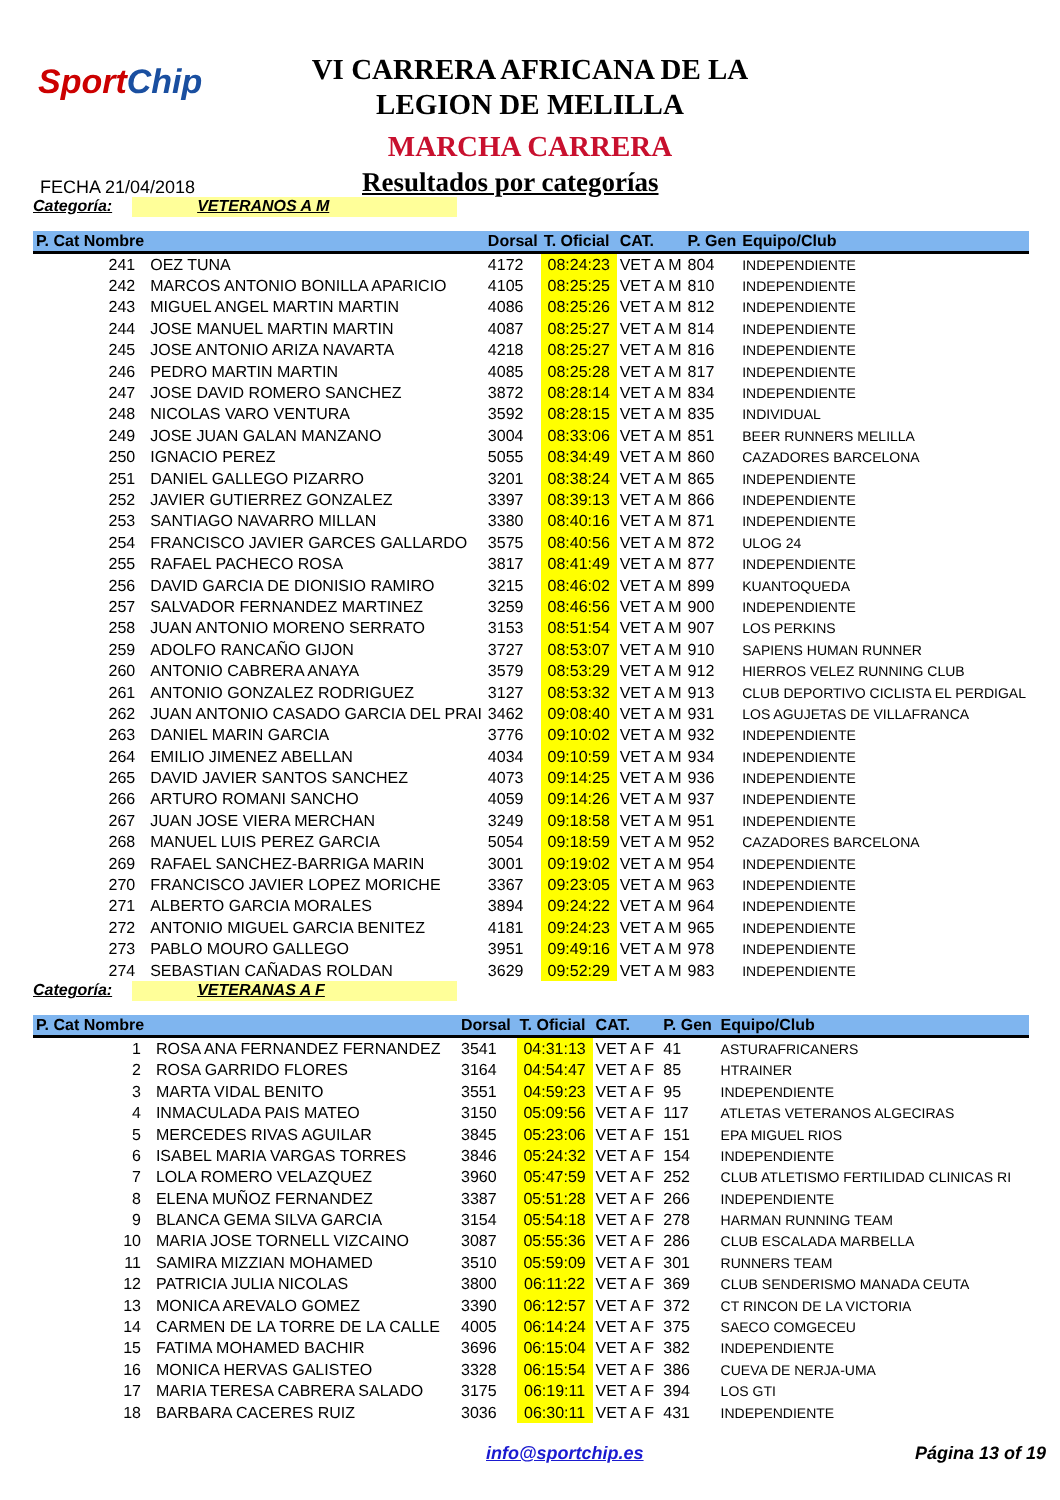SportChip
VI CARRERA AFRICANA DE LA
LEGION DE MELILLA
MARCHA CARRERA
FECHA 21/04/2018 Resultados por categorías
Categoría: VETERANOS A M
| P. Cat Nombre | | Dorsal | T. Oficial | CAT. | P. Gen | Equipo/Club |
| --- | --- | --- | --- | --- | --- | --- |
| 241 | OEZ TUNA | 4172 | 08:24:23 | VET A M | 804 | INDEPENDIENTE |
| 242 | MARCOS ANTONIO BONILLA APARICIO | 4105 | 08:25:25 | VET A M | 810 | INDEPENDIENTE |
| 243 | MIGUEL ANGEL MARTIN MARTIN | 4086 | 08:25:26 | VET A M | 812 | INDEPENDIENTE |
| 244 | JOSE MANUEL MARTIN MARTIN | 4087 | 08:25:27 | VET A M | 814 | INDEPENDIENTE |
| 245 | JOSE ANTONIO ARIZA NAVARTA | 4218 | 08:25:27 | VET A M | 816 | INDEPENDIENTE |
| 246 | PEDRO MARTIN MARTIN | 4085 | 08:25:28 | VET A M | 817 | INDEPENDIENTE |
| 247 | JOSE DAVID ROMERO SANCHEZ | 3872 | 08:28:14 | VET A M | 834 | INDEPENDIENTE |
| 248 | NICOLAS VARO VENTURA | 3592 | 08:28:15 | VET A M | 835 | INDIVIDUAL |
| 249 | JOSE JUAN GALAN MANZANO | 3004 | 08:33:06 | VET A M | 851 | BEER RUNNERS MELILLA |
| 250 | IGNACIO PEREZ | 5055 | 08:34:49 | VET A M | 860 | CAZADORES BARCELONA |
| 251 | DANIEL GALLEGO PIZARRO | 3201 | 08:38:24 | VET A M | 865 | INDEPENDIENTE |
| 252 | JAVIER GUTIERREZ GONZALEZ | 3397 | 08:39:13 | VET A M | 866 | INDEPENDIENTE |
| 253 | SANTIAGO NAVARRO MILLAN | 3380 | 08:40:16 | VET A M | 871 | INDEPENDIENTE |
| 254 | FRANCISCO JAVIER GARCES GALLARDO | 3575 | 08:40:56 | VET A M | 872 | ULOG 24 |
| 255 | RAFAEL PACHECO ROSA | 3817 | 08:41:49 | VET A M | 877 | INDEPENDIENTE |
| 256 | DAVID GARCIA DE DIONISIO RAMIRO | 3215 | 08:46:02 | VET A M | 899 | KUANTOQUEDA |
| 257 | SALVADOR FERNANDEZ MARTINEZ | 3259 | 08:46:56 | VET A M | 900 | INDEPENDIENTE |
| 258 | JUAN ANTONIO MORENO SERRATO | 3153 | 08:51:54 | VET A M | 907 | LOS PERKINS |
| 259 | ADOLFO RANCAÑO GIJON | 3727 | 08:53:07 | VET A M | 910 | SAPIENS HUMAN RUNNER |
| 260 | ANTONIO CABRERA ANAYA | 3579 | 08:53:29 | VET A M | 912 | HIERROS VELEZ RUNNING CLUB |
| 261 | ANTONIO GONZALEZ RODRIGUEZ | 3127 | 08:53:32 | VET A M | 913 | CLUB DEPORTIVO CICLISTA EL PERDIGAL |
| 262 | JUAN ANTONIO CASADO GARCIA DEL PRAI | 3462 | 09:08:40 | VET A M | 931 | LOS AGUJETAS DE VILLAFRANCA |
| 263 | DANIEL MARIN GARCIA | 3776 | 09:10:02 | VET A M | 932 | INDEPENDIENTE |
| 264 | EMILIO JIMENEZ ABELLAN | 4034 | 09:10:59 | VET A M | 934 | INDEPENDIENTE |
| 265 | DAVID JAVIER SANTOS SANCHEZ | 4073 | 09:14:25 | VET A M | 936 | INDEPENDIENTE |
| 266 | ARTURO ROMANI SANCHO | 4059 | 09:14:26 | VET A M | 937 | INDEPENDIENTE |
| 267 | JUAN JOSE VIERA MERCHAN | 3249 | 09:18:58 | VET A M | 951 | INDEPENDIENTE |
| 268 | MANUEL LUIS PEREZ GARCIA | 5054 | 09:18:59 | VET A M | 952 | CAZADORES BARCELONA |
| 269 | RAFAEL SANCHEZ-BARRIGA MARIN | 3001 | 09:19:02 | VET A M | 954 | INDEPENDIENTE |
| 270 | FRANCISCO JAVIER LOPEZ MORICHE | 3367 | 09:23:05 | VET A M | 963 | INDEPENDIENTE |
| 271 | ALBERTO GARCIA MORALES | 3894 | 09:24:22 | VET A M | 964 | INDEPENDIENTE |
| 272 | ANTONIO MIGUEL GARCIA BENITEZ | 4181 | 09:24:23 | VET A M | 965 | INDEPENDIENTE |
| 273 | PABLO MOURO GALLEGO | 3951 | 09:49:16 | VET A M | 978 | INDEPENDIENTE |
| 274 | SEBASTIAN CAÑADAS ROLDAN | 3629 | 09:52:29 | VET A M | 983 | INDEPENDIENTE |
Categoría: VETERANAS A F
| P. Cat Nombre | | Dorsal | T. Oficial | CAT. | P. Gen | Equipo/Club |
| --- | --- | --- | --- | --- | --- | --- |
| 1 | ROSA ANA FERNANDEZ FERNANDEZ | 3541 | 04:31:13 | VET A F | 41 | ASTURAFRICANERS |
| 2 | ROSA GARRIDO FLORES | 3164 | 04:54:47 | VET A F | 85 | HTRAINER |
| 3 | MARTA VIDAL BENITO | 3551 | 04:59:23 | VET A F | 95 | INDEPENDIENTE |
| 4 | INMACULADA PAIS MATEO | 3150 | 05:09:56 | VET A F | 117 | ATLETAS VETERANOS ALGECIRAS |
| 5 | MERCEDES RIVAS AGUILAR | 3845 | 05:23:06 | VET A F | 151 | EPA MIGUEL RIOS |
| 6 | ISABEL MARIA VARGAS TORRES | 3846 | 05:24:32 | VET A F | 154 | INDEPENDIENTE |
| 7 | LOLA ROMERO VELAZQUEZ | 3960 | 05:47:59 | VET A F | 252 | CLUB ATLETISMO FERTILIDAD CLINICAS RI |
| 8 | ELENA MUÑOZ FERNANDEZ | 3387 | 05:51:28 | VET A F | 266 | INDEPENDIENTE |
| 9 | BLANCA GEMA SILVA GARCIA | 3154 | 05:54:18 | VET A F | 278 | HARMAN RUNNING TEAM |
| 10 | MARIA JOSE TORNELL VIZCAINO | 3087 | 05:55:36 | VET A F | 286 | CLUB ESCALADA MARBELLA |
| 11 | SAMIRA MIZZIAN MOHAMED | 3510 | 05:59:09 | VET A F | 301 | RUNNERS TEAM |
| 12 | PATRICIA JULIA NICOLAS | 3800 | 06:11:22 | VET A F | 369 | CLUB SENDERISMO MANADA CEUTA |
| 13 | MONICA AREVALO GOMEZ | 3390 | 06:12:57 | VET A F | 372 | CT RINCON DE LA VICTORIA |
| 14 | CARMEN DE LA TORRE DE LA CALLE | 4005 | 06:14:24 | VET A F | 375 | SAECO COMGECEU |
| 15 | FATIMA MOHAMED BACHIR | 3696 | 06:15:04 | VET A F | 382 | INDEPENDIENTE |
| 16 | MONICA HERVAS GALISTEO | 3328 | 06:15:54 | VET A F | 386 | CUEVA DE NERJA-UMA |
| 17 | MARIA TERESA CABRERA SALADO | 3175 | 06:19:11 | VET A F | 394 | LOS GTI |
| 18 | BARBARA CACERES RUIZ | 3036 | 06:30:11 | VET A F | 431 | INDEPENDIENTE |
info@sportchip.es Página 13 of 19